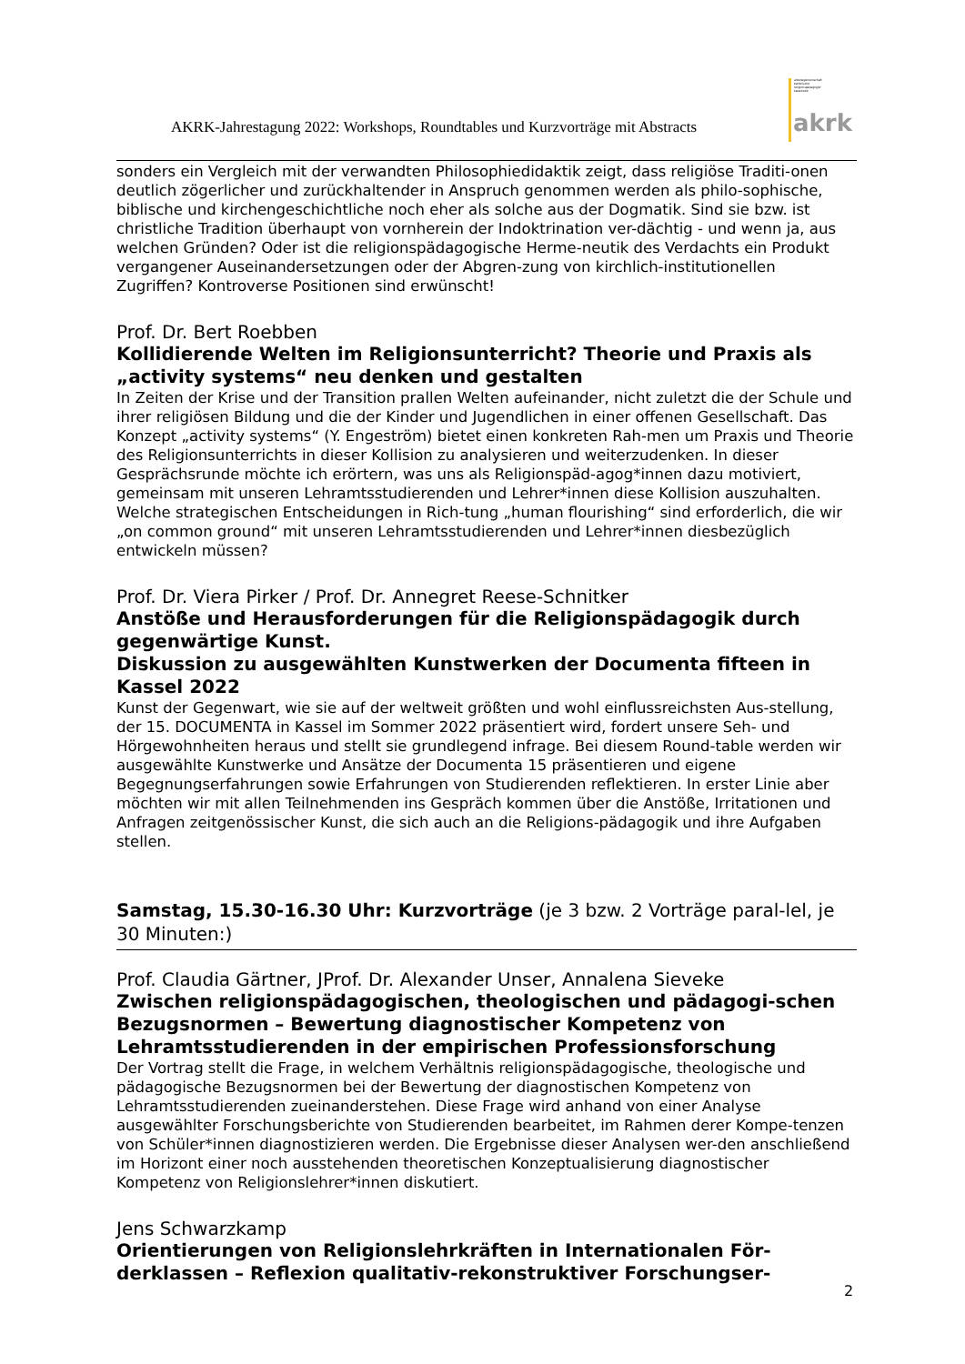AKRK-Jahrestagung 2022: Workshops, Roundtables und Kurzvorträge mit Abstracts
arbeitsgemeinschaft
katholische
religionspädagogik/
katechetik
akrk
sonders ein Vergleich mit der verwandten Philosophiedidaktik zeigt, dass religiöse Traditi-onen deutlich zögerlicher und zurückhaltender in Anspruch genommen werden als philo-sophische, biblische und kirchengeschichtliche noch eher als solche aus der Dogmatik. Sind sie bzw. ist christliche Tradition überhaupt von vornherein der Indoktrination ver-dächtig - und wenn ja, aus welchen Gründen? Oder ist die religionspädagogische Herme-neutik des Verdachts ein Produkt vergangener Auseinandersetzungen oder der Abgren-zung von kirchlich-institutionellen Zugriffen? Kontroverse Positionen sind erwünscht!
Prof. Dr. Bert Roebben
Kollidierende Welten im Religionsunterricht? Theorie und Praxis als „activity systems“ neu denken und gestalten
In Zeiten der Krise und der Transition prallen Welten aufeinander, nicht zuletzt die der Schule und ihrer religiösen Bildung und die der Kinder und Jugendlichen in einer offenen Gesellschaft. Das Konzept „activity systems“ (Y. Engeström) bietet einen konkreten Rah-men um Praxis und Theorie des Religionsunterrichts in dieser Kollision zu analysieren und weiterzudenken. In dieser Gesprächsrunde möchte ich erörtern, was uns als Religionspäd-agog*innen dazu motiviert, gemeinsam mit unseren Lehramtsstudierenden und Lehrer*innen diese Kollision auszuhalten. Welche strategischen Entscheidungen in Rich-tung „human flourishing“ sind erforderlich, die wir „on common ground“ mit unseren Lehramtsstudierenden und Lehrer*innen diesbezüglich entwickeln müssen?
Prof. Dr. Viera Pirker / Prof. Dr. Annegret Reese-Schnitker
Anstöße und Herausforderungen für die Religionspädagogik durch gegenwärtige Kunst.
Diskussion zu ausgewählten Kunstwerken der Documenta fifteen in Kassel 2022
Kunst der Gegenwart, wie sie auf der weltweit größten und wohl einflussreichsten Aus-stellung, der 15. DOCUMENTA in Kassel im Sommer 2022 präsentiert wird, fordert unsere Seh- und Hörgewohnheiten heraus und stellt sie grundlegend infrage. Bei diesem Round-table werden wir ausgewählte Kunstwerke und Ansätze der Documenta 15 präsentieren und eigene Begegnungserfahrungen sowie Erfahrungen von Studierenden reflektieren. In erster Linie aber möchten wir mit allen Teilnehmenden ins Gespräch kommen über die Anstöße, Irritationen und Anfragen zeitgenössischer Kunst, die sich auch an die Religions-pädagogik und ihre Aufgaben stellen.
Samstag, 15.30-16.30 Uhr: Kurzvorträge (je 3 bzw. 2 Vorträge paral-lel, je 30 Minuten:)
Prof. Claudia Gärtner, JProf. Dr. Alexander Unser, Annalena Sieveke
Zwischen religionspädagogischen, theologischen und pädagogi-schen Bezugsnormen – Bewertung diagnostischer Kompetenz von Lehramtsstudierenden in der empirischen Professionsforschung
Der Vortrag stellt die Frage, in welchem Verhältnis religionspädagogische, theologische und pädagogische Bezugsnormen bei der Bewertung der diagnostischen Kompetenz von Lehramtsstudierenden zueinanderstehen. Diese Frage wird anhand von einer Analyse ausgewählter Forschungsberichte von Studierenden bearbeitet, im Rahmen derer Kompe-tenzen von Schüler*innen diagnostizieren werden. Die Ergebnisse dieser Analysen wer-den anschließend im Horizont einer noch ausstehenden theoretischen Konzeptualisierung diagnostischer Kompetenz von Religionslehrer*innen diskutiert.
Jens Schwarzkamp
Orientierungen von Religionslehrkräften in Internationalen För-derklassen – Reflexion qualitativ-rekonstruktiver Forschungser-
2